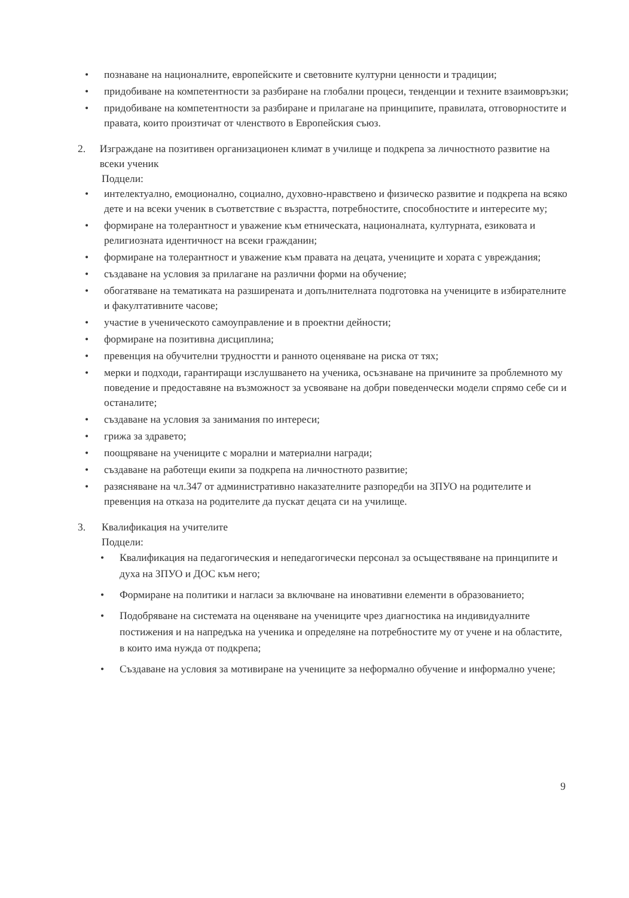• познаване на националните, европейските и световните културни ценности и традиции;
• придобиване на компетентности за разбиране на глобални процеси, тенденции и техните взаимовръзки;
• придобиване на компетентности за разбиране и прилагане на принципите, правилата, отговорностите и правата, които произтичат от членството в Европейския съюз.
2. Изграждане на позитивен организационен климат в училище и подкрепа за личностното развитие на всеки ученик
Подцели:
• интелектуално, емоционално, социално, духовно-нравствено и физическо развитие и подкрепа на всяко дете и на всеки ученик в съответствие с възрастта, потребностите, способностите и интересите му;
• формиране на толерантност и уважение към етническата, националната, културната, езиковата и религиозната идентичност на всеки гражданин;
• формиране на толерантност и уважение към правата на децата, учениците и хората с увреждания;
• създаване на условия за прилагане на различни форми на обучение;
• обогатяване на тематиката на разширената и допълнителната подготовка на учениците в избирателните и факултативните часове;
• участие в ученическото самоуправление и в проектни дейности;
• формиране на позитивна дисциплина;
• превенция на обучителни трудностти и ранното оценяване на риска от тях;
• мерки и подходи, гарантиращи изслушването на ученика, осъзнаване на причините за проблемното му поведение и предоставяне на възможност за усвояване на добри поведенчески модели спрямо себе си и останалите;
• създаване на условия за занимания по интереси;
• грижа за здравето;
• поощряване на учениците с морални и материални награди;
• създаване на работещи екипи за подкрепа на личностното развитие;
• разясняване на чл.347 от административно наказателните разпоредби на ЗПУО на родителите и превенция на отказа на родителите да пускат децата си на училище.
3. Квалификация на учителите
Подцели:
• Квалификация на педагогическия и непедагогически персонал за осъществяване на принципите и духа на ЗПУО и ДОС към него;
• Формиране на политики и нагласи за включване на иновативни елементи в образованието;
• Подобряване на системата на оценяване на учениците чрез диагностика на индивидуалните постижения и на напредъка на ученика и определяне на потребностите му от учене и на областите, в които има нужда от подкрепа;
• Създаване на условия за мотивиране на учениците за неформално обучение и информално учене;
9